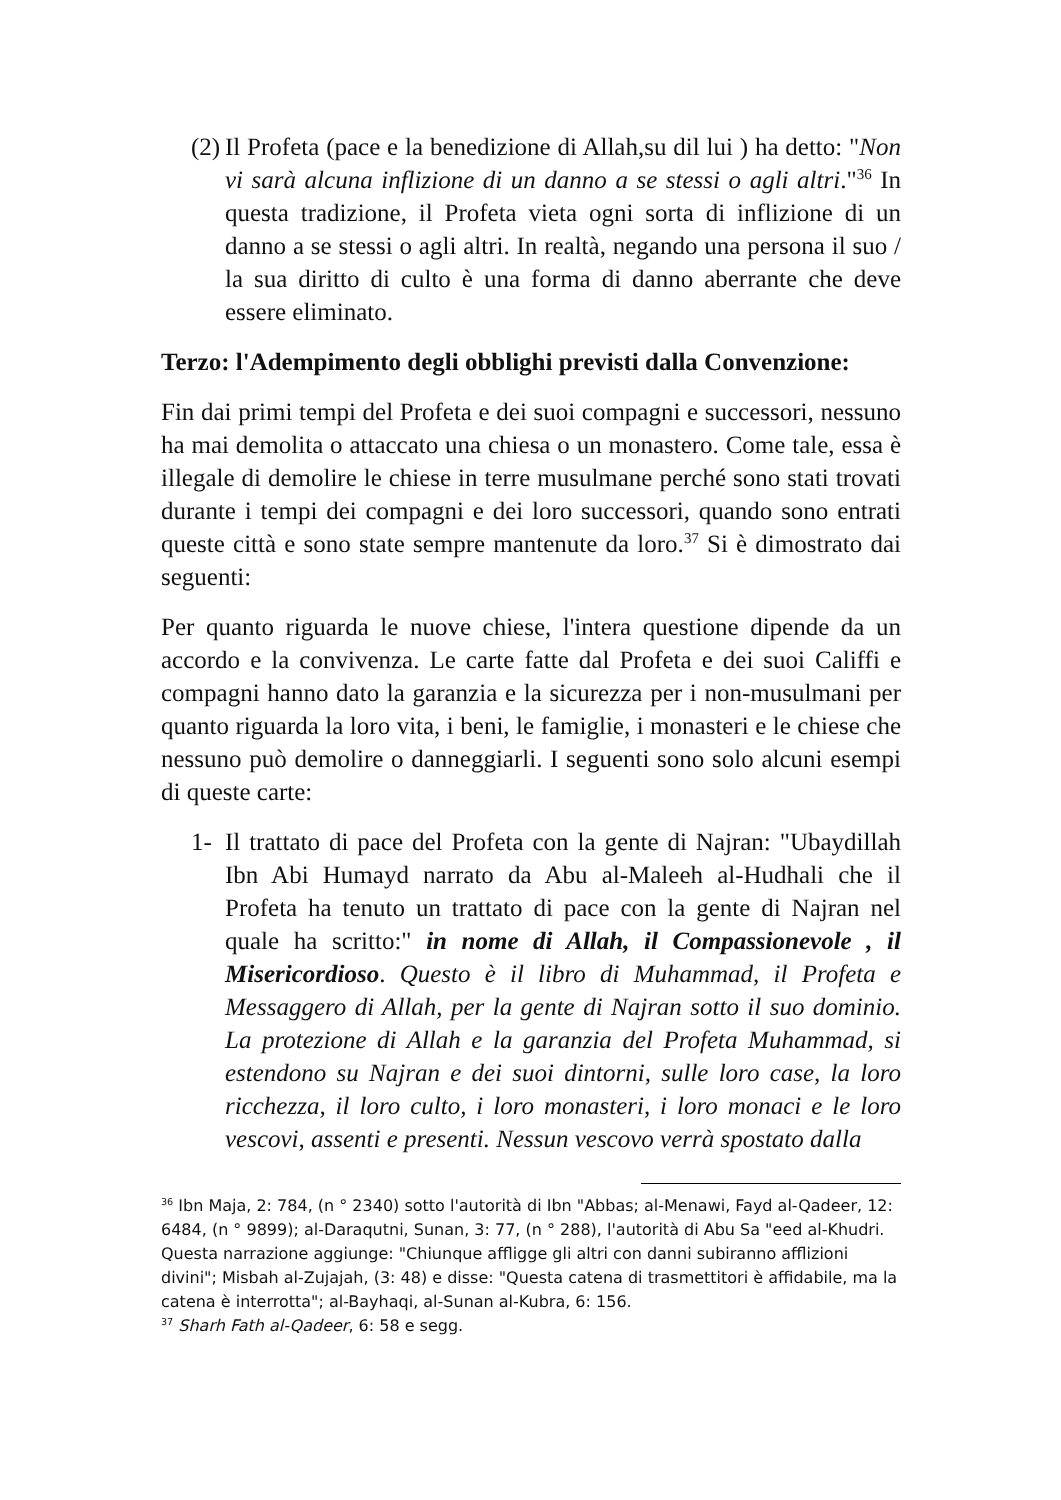(2)
Il Profeta (pace e la benedizione di Allah,su dil lui ) ha detto: "Non vi sarà alcuna inflizione di un danno a se stessi o agli altri."<sup>36</sup> In questa tradizione, il Profeta vieta ogni sorta di inflizione di un danno a se stessi o agli altri. In realtà, negando una persona il suo / la sua diritto di culto è una forma di danno aberrante che deve essere eliminato.
Terzo: l'Adempimento degli obblighi previsti dalla Convenzione:
Fin dai primi tempi del Profeta e dei suoi compagni e successori, nessuno ha mai demolita o attaccato una chiesa o un monastero. Come tale, essa è illegale di demolire le chiese in terre musulmane perché sono stati trovati durante i tempi dei compagni e dei loro successori, quando sono entrati queste città e sono state sempre mantenute da loro.<sup>37</sup> Si è dimostrato dai seguenti:
Per quanto riguarda le nuove chiese, l'intera questione dipende da un accordo e la convivenza. Le carte fatte dal Profeta e dei suoi Califfi e compagni hanno dato la garanzia e la sicurezza per i non-musulmani per quanto riguarda la loro vita, i beni, le famiglie, i monasteri e le chiese che nessuno può demolire o danneggiarli. I seguenti sono solo alcuni esempi di queste carte:
1- Il trattato di pace del Profeta con la gente di Najran: "Ubaydillah Ibn Abi Humayd narrato da Abu al-Maleeh al-Hudhali che il Profeta ha tenuto un trattato di pace con la gente di Najran nel quale ha scritto:" in nome di Allah, il Compassionevole , il Misericordioso. Questo è il libro di Muhammad, il Profeta e Messaggero di Allah, per la gente di Najran sotto il suo dominio. La protezione di Allah e la garanzia del Profeta Muhammad, si estendono su Najran e dei suoi dintorni, sulle loro case, la loro ricchezza, il loro culto, i loro monasteri, i loro monaci e le loro vescovi, assenti e presenti. Nessun vescovo verrà spostato dalla
<sup>36</sup> Ibn Maja, 2: 784, (n ° 2340) sotto l'autorità di Ibn "Abbas; al-Menawi, Fayd al-Qadeer, 12: 6484, (n ° 9899); al-Daraqutni, Sunan, 3: 77, (n ° 288), l'autorità di Abu Sa "eed al-Khudri. Questa narrazione aggiunge: "Chiunque affligge gli altri con danni subiranno afflizioni divini"; Misbah al-Zujajah, (3: 48) e disse: "Questa catena di trasmettitori è affidabile, ma la catena è interrotta"; al-Bayhaqi, al-Sunan al-Kubra, 6: 156.
<sup>37</sup> Sharh Fath al-Qadeer, 6: 58 e segg.